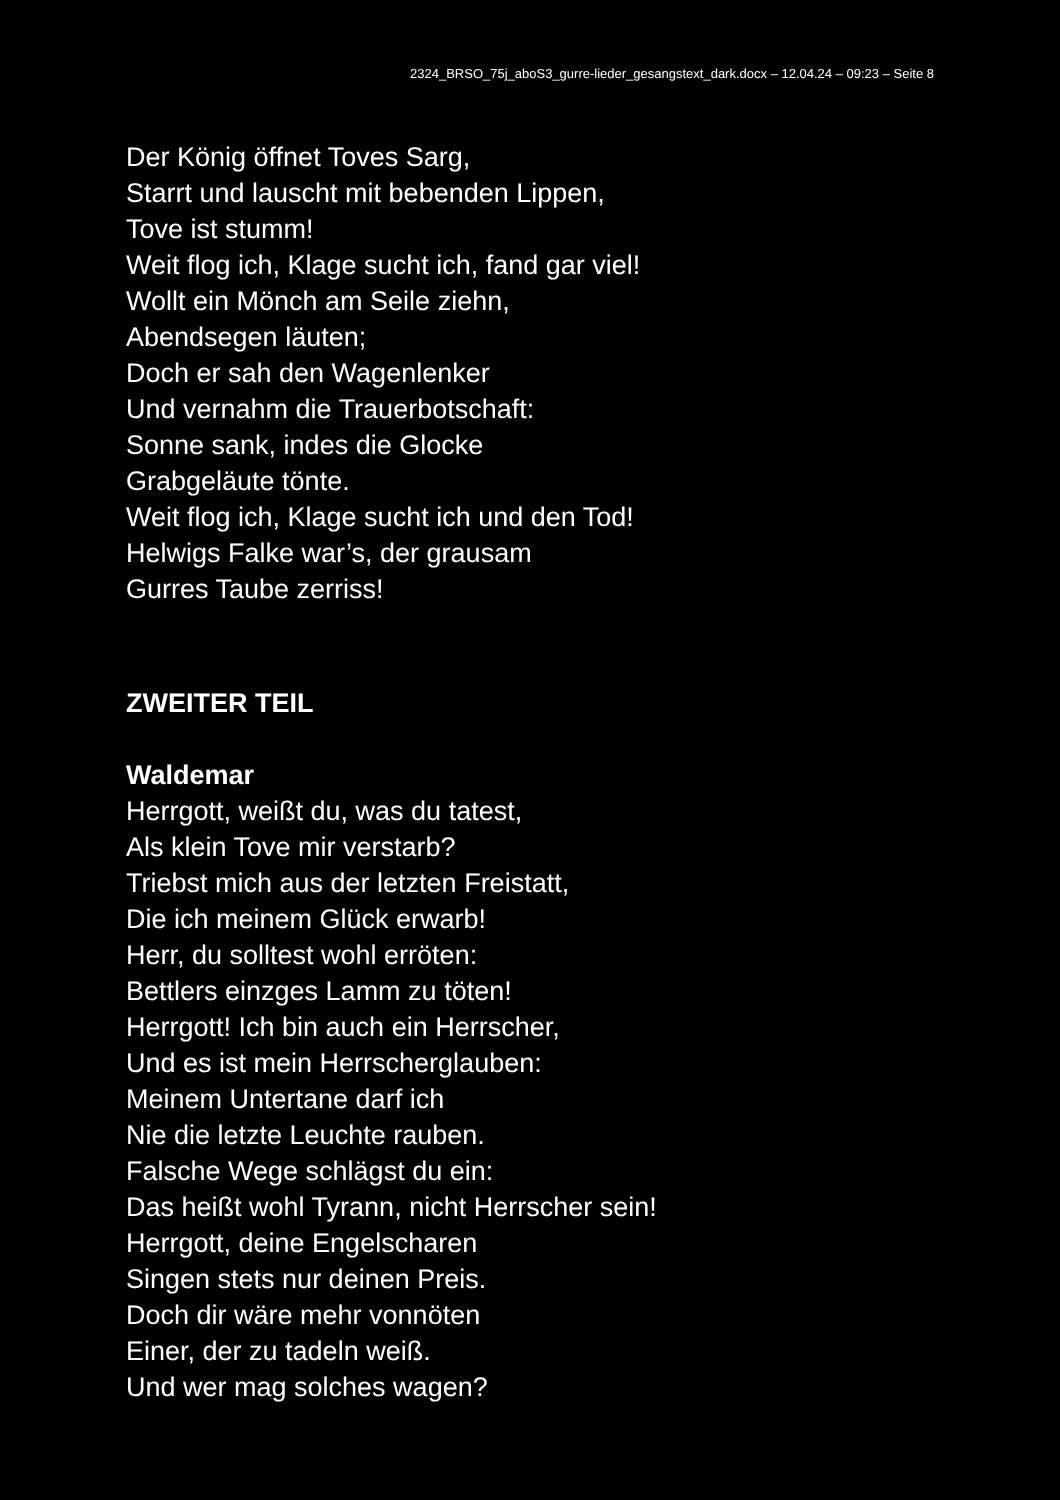2324_BRSO_75j_aboS3_gurre-lieder_gesangstext_dark.docx – 12.04.24 – 09:23 – Seite 8
Der König öffnet Toves Sarg,
Starrt und lauscht mit bebenden Lippen,
Tove ist stumm!
Weit flog ich, Klage sucht ich, fand gar viel!
Wollt ein Mönch am Seile ziehn,
Abendsegen läuten;
Doch er sah den Wagenlenker
Und vernahm die Trauerbotschaft:
Sonne sank, indes die Glocke
Grabgeläute tönte.
Weit flog ich, Klage sucht ich und den Tod!
Helwigs Falke war’s, der grausam
Gurres Taube zerriss!
ZWEITER TEIL
Waldemar
Herrgott, weißt du, was du tatest,
Als klein Tove mir verstarb?
Triebst mich aus der letzten Freistatt,
Die ich meinem Glück erwarb!
Herr, du solltest wohl erröten:
Bettlers einzges Lamm zu töten!
Herrgott! Ich bin auch ein Herrscher,
Und es ist mein Herrscherglauben:
Meinem Untertane darf ich
Nie die letzte Leuchte rauben.
Falsche Wege schlägst du ein:
Das heißt wohl Tyrann, nicht Herrscher sein!
Herrgott, deine Engelscharen
Singen stets nur deinen Preis.
Doch dir wäre mehr vonnöten
Einer, der zu tadeln weiß.
Und wer mag solches wagen?